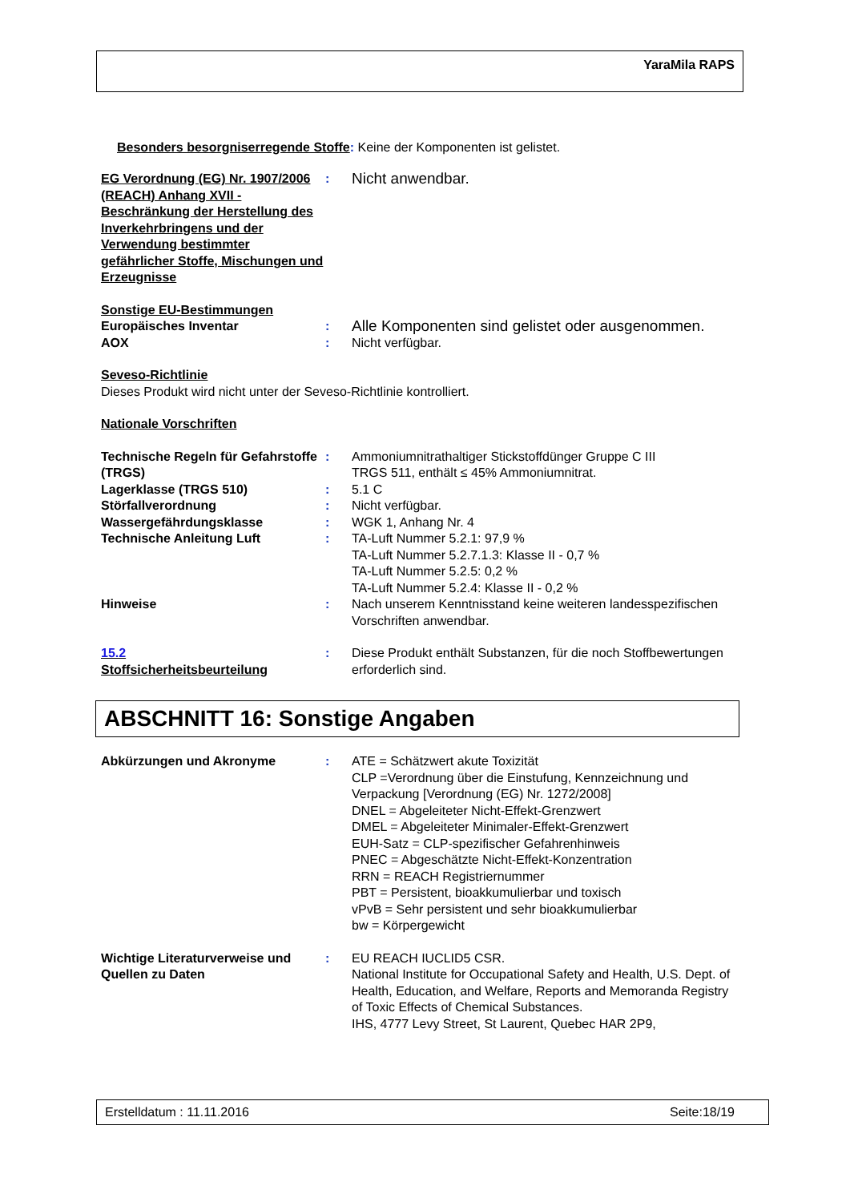YaraMila RAPS
Besonders besorgniserregende Stoffe: Keine der Komponenten ist gelistet.
EG Verordnung (EG) Nr. 1907/2006 (REACH) Anhang XVII - Beschränkung der Herstellung des Inverkehrbringens und der Verwendung bestimmter gefährlicher Stoffe, Mischungen und Erzeugnisse
:
Nicht anwendbar.
Sonstige EU-Bestimmungen
Europäisches Inventar :
Alle Komponenten sind gelistet oder ausgenommen.
AOX : Nicht verfügbar.
Seveso-Richtlinie
Dieses Produkt wird nicht unter der Seveso-Richtlinie kontrolliert.
Nationale Vorschriften
Technische Regeln für Gefahrstoffe (TRGS)
: Ammoniumnitrathaltiger Stickstoffdünger Gruppe C III
TRGS 511, enthält ≤ 45% Ammoniumnitrat.
Lagerklasse (TRGS 510) : 5.1 C
Störfallverordnung : Nicht verfügbar.
Wassergefährdungsklasse : WGK 1, Anhang Nr. 4
Technische Anleitung Luft : TA-Luft Nummer 5.2.1: 97,9 %
TA-Luft Nummer 5.2.7.1.3: Klasse II - 0,7 %
TA-Luft Nummer 5.2.5: 0,2 %
TA-Luft Nummer 5.2.4: Klasse II - 0,2 %
Hinweise : Nach unserem Kenntnisstand keine weiteren landesspezifischen Vorschriften anwendbar.
15.2
Stoffsicherheitsbeurteilung
: Diese Produkt enthält Substanzen, für die noch Stoffbewertungen erforderlich sind.
ABSCHNITT 16: Sonstige Angaben
Abkürzungen und Akronyme : ATE = Schätzwert akute Toxizität
CLP =Verordnung über die Einstufung, Kennzeichnung und Verpackung [Verordnung (EG) Nr. 1272/2008]
DNEL = Abgeleiteter Nicht-Effekt-Grenzwert
DMEL = Abgeleiteter Minimaler-Effekt-Grenzwert
EUH-Satz = CLP-spezifischer Gefahrenhinweis
PNEC = Abgeschätzte Nicht-Effekt-Konzentration
RRN = REACH Registriernummer
PBT = Persistent, bioakkumulierbar und toxisch
vPvB = Sehr persistent und sehr bioakkumulierbar
bw = Körpergewicht
Wichtige Literaturverweise und Quellen zu Daten
: EU REACH IUCLID5 CSR.
National Institute for Occupational Safety and Health, U.S. Dept. of Health, Education, and Welfare, Reports and Memoranda Registry of Toxic Effects of Chemical Substances.
IHS, 4777 Levy Street, St Laurent, Quebec HAR 2P9,
Erstelldatum : 11.11.2016 Seite:18/19